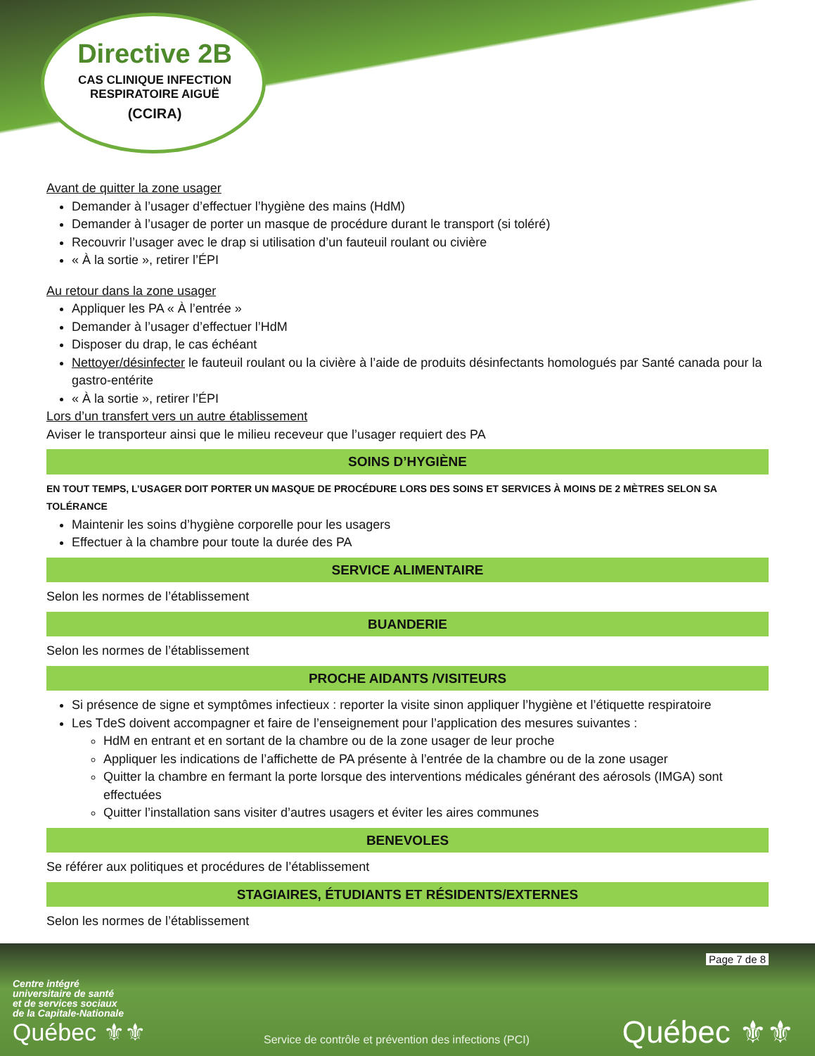Directive 2B
CAS CLINIQUE INFECTION RESPIRATOIRE AIGUË
(CCIRA)
Avant de quitter la zone usager
Demander à l’usager d’effectuer l’hygiène des mains (HdM)
Demander à l’usager de porter un masque de procédure durant le transport (si toléré)
Recouvrir l’usager avec le drap si utilisation d’un fauteuil roulant ou civière
« À la sortie », retirer l’ÉPI
Au retour dans la zone usager
Appliquer les PA « À l’entrée »
Demander à l’usager d’effectuer l’HdM
Disposer du drap, le cas échéant
Nettoyer/désinfecter le fauteuil roulant ou la civière à l’aide de produits désinfectants homologués par Santé canada pour la gastro-entérite
« À la sortie », retirer l’ÉPI
Lors d’un transfert vers un autre établissement
Aviser le transporteur ainsi que le milieu receveur que l’usager requiert des PA
SOINS D’HYGIÈNE
EN TOUT TEMPS, L’USAGER DOIT PORTER UN MASQUE DE PROCÉDURE LORS DES SOINS ET SERVICES À MOINS DE 2 MÈTRES SELON SA TOLÉRANCE
Maintenir les soins d’hygiène corporelle pour les usagers
Effectuer à la chambre pour toute la durée des PA
SERVICE ALIMENTAIRE
Selon les normes de l’établissement
BUANDERIE
Selon les normes de l’établissement
PROCHE AIDANTS /VISITEURS
Si présence de signe et symptômes infectieux : reporter la visite sinon appliquer l’hygiène et l’étiquette respiratoire
Les TdeS doivent accompagner et faire de l’enseignement pour l’application des mesures suivantes :
HdM en entrant et en sortant de la chambre ou de la zone usager de leur proche
Appliquer les indications de l’affichette de PA présente à l’entrée de la chambre ou de la zone usager
Quitter la chambre en fermant la porte lorsque des interventions médicales générant des aérosols (IMGA) sont effectuées
Quitter l’installation sans visiter d’autres usagers et éviter les aires communes
BENEVOLES
Se référer aux politiques et procédures de l’établissement
STAGIAIRES, ÉTUDIANTS ET RÉSIDENTS/EXTERNES
Selon les normes de l’établissement
Page 7 de 8
Centre intégré
universitaire de santé
et de services sociaux
de la Capitale-Nationale
Québec ⚜⚜
Service de contrôle et prévention des infections (PCI)
Québec ⚜⚜